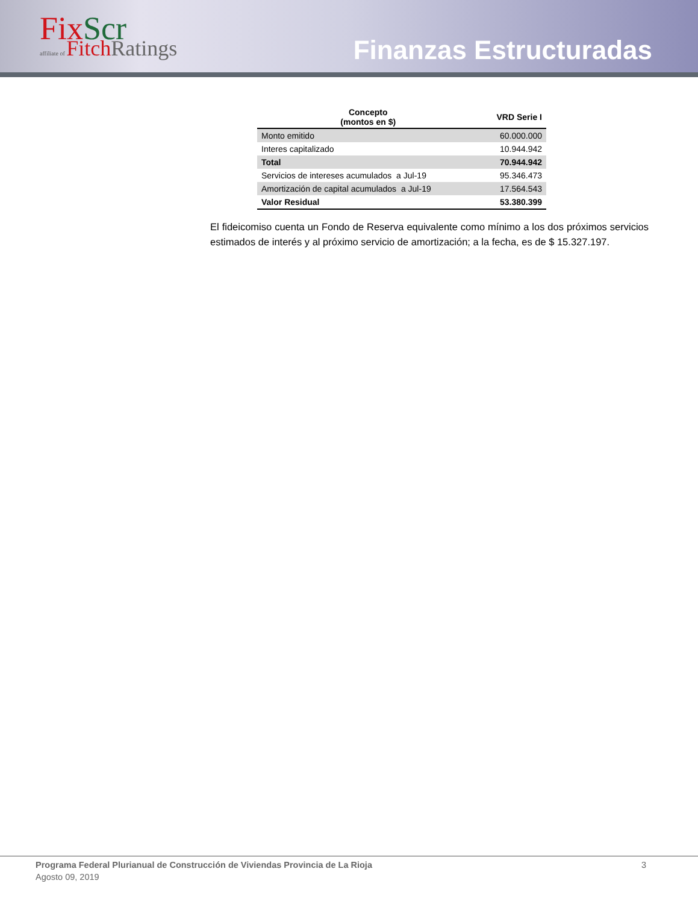Fix Scr
affiliate of Fitch Ratings
Finanzas Estructuradas
| Concepto (montos en $) | VRD Serie I |
| --- | --- |
| Monto emitido | 60.000.000 |
| Interes capitalizado | 10.944.942 |
| Total | 70.944.942 |
| Servicios de intereses acumulados a Jul-19 | 95.346.473 |
| Amortización de capital acumulados a Jul-19 | 17.564.543 |
| Valor Residual | 53.380.399 |
El fideicomiso cuenta un Fondo de Reserva equivalente como mínimo a los dos próximos servicios estimados de interés y al próximo servicio de amortización; a la fecha, es de $ 15.327.197.
Programa Federal Plurianual de Construcción de Viviendas Provincia de La Rioja 3
Agosto 09, 2019